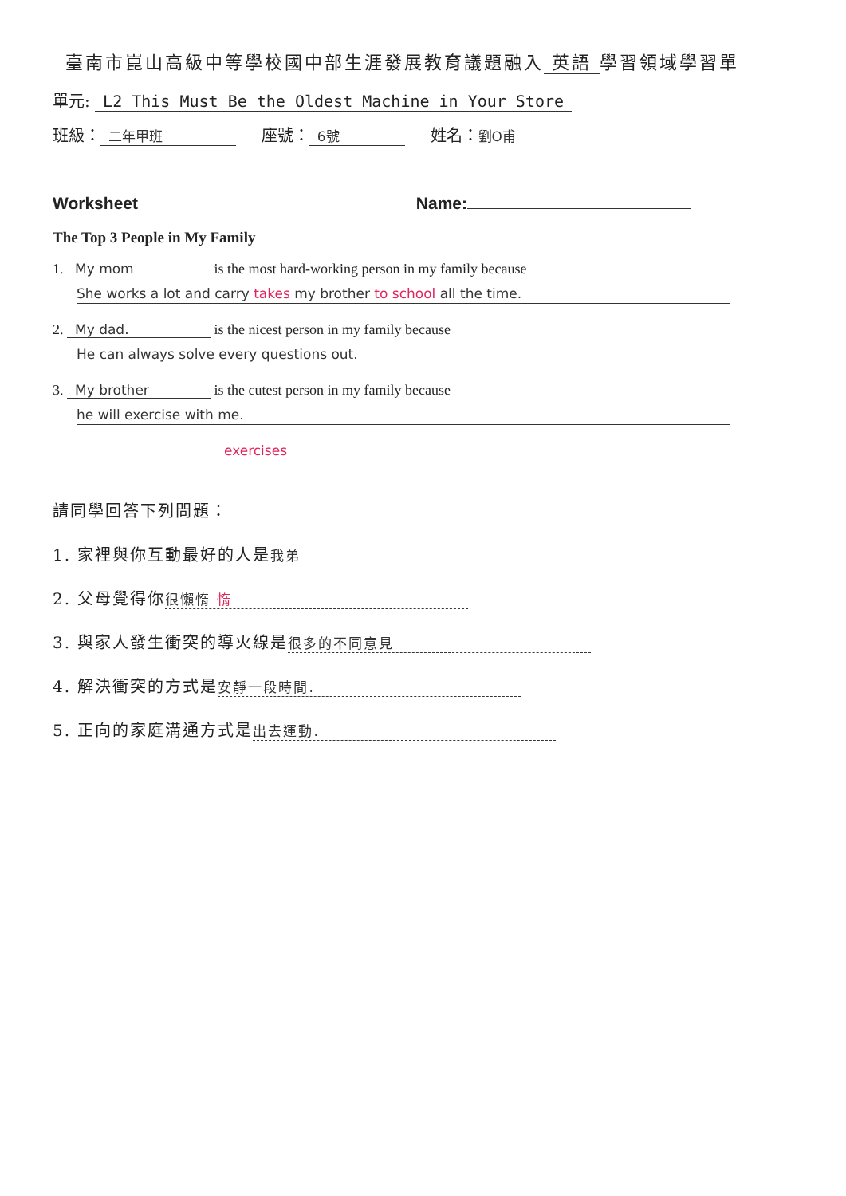臺南市崑山高級中等學校國中部生涯發展教育議題融入 英語 學習領域學習單
單元: L2 This Must Be the Oldest Machine in Your Store
班級： 二年甲班 座號： 6號 姓名：劉O甫
Worksheet Name:
The Top 3 People in My Family
1. My mom is the most hard-working person in my family because
She works a lot and carry takes my brother to school all the time.
2. My dad. is the nicest person in my family because
He can always solve every questions out.
3. My brother is the cutest person in my family because
he will exercise with me.
exercises
請同學回答下列問題：
1. 家裡與你互動最好的人是 我弟
2. 父母覺得你 很懶惰 惰
3. 與家人發生衝突的導火線是 很多的不同意見
4. 解決衝突的方式是 安靜一段時間.
5. 正向的家庭溝通方式是 出去運動.